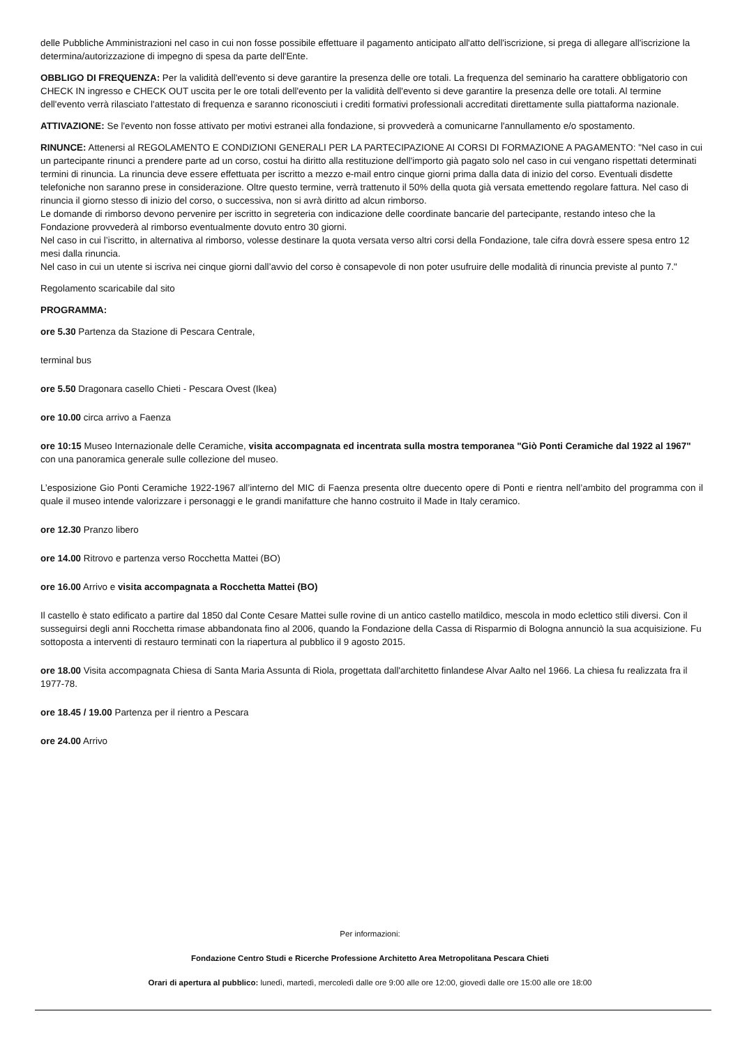delle Pubbliche Amministrazioni nel caso in cui non fosse possibile effettuare il pagamento anticipato all'atto dell'iscrizione, si prega di allegare all'iscrizione la determina/autorizzazione di impegno di spesa da parte dell'Ente.
OBBLIGO DI FREQUENZA: Per la validità dell'evento si deve garantire la presenza delle ore totali. La frequenza del seminario ha carattere obbligatorio con CHECK IN ingresso e CHECK OUT uscita per le ore totali dell'evento per la validità dell'evento si deve garantire la presenza delle ore totali. Al termine dell'evento verrà rilasciato l'attestato di frequenza e saranno riconosciuti i crediti formativi professionali accreditati direttamente sulla piattaforma nazionale.
ATTIVAZIONE: Se l'evento non fosse attivato per motivi estranei alla fondazione, si provvederà a comunicarne l'annullamento e/o spostamento.
RINUNCE: Attenersi al REGOLAMENTO E CONDIZIONI GENERALI PER LA PARTECIPAZIONE AI CORSI DI FORMAZIONE A PAGAMENTO: "Nel caso in cui un partecipante rinunci a prendere parte ad un corso, costui ha diritto alla restituzione dell'importo già pagato solo nel caso in cui vengano rispettati determinati termini di rinuncia. La rinuncia deve essere effettuata per iscritto a mezzo e-mail entro cinque giorni prima dalla data di inizio del corso. Eventuali disdette telefoniche non saranno prese in considerazione. Oltre questo termine, verrà trattenuto il 50% della quota già versata emettendo regolare fattura. Nel caso di rinuncia il giorno stesso di inizio del corso, o successiva, non si avrà diritto ad alcun rimborso.
Le domande di rimborso devono pervenire per iscritto in segreteria con indicazione delle coordinate bancarie del partecipante, restando inteso che la Fondazione provvederà al rimborso eventualmente dovuto entro 30 giorni.
Nel caso in cui l’iscritto, in alternativa al rimborso, volesse destinare la quota versata verso altri corsi della Fondazione, tale cifra dovrà essere spesa entro 12 mesi dalla rinuncia.
Nel caso in cui un utente si iscriva nei cinque giorni dall’avvio del corso è consapevole di non poter usufruire delle modalità di rinuncia previste al punto 7."
Regolamento scaricabile dal sito
PROGRAMMA:
ore 5.30 Partenza da Stazione di Pescara Centrale,
terminal bus
ore 5.50 Dragonara casello Chieti - Pescara Ovest (Ikea)
ore 10.00 circa arrivo a Faenza
ore 10:15 Museo Internazionale delle Ceramiche, visita accompagnata ed incentrata sulla mostra temporanea "Giò Ponti Ceramiche dal 1922 al 1967" con una panoramica generale sulle collezione del museo.
L’esposizione Gio Ponti Ceramiche 1922-1967 all’interno del MIC di Faenza presenta oltre duecento opere di Ponti e rientra nell’ambito del programma con il quale il museo intende valorizzare i personaggi e le grandi manifatture che hanno costruito il Made in Italy ceramico.
ore 12.30 Pranzo libero
ore 14.00 Ritrovo e partenza verso Rocchetta Mattei (BO)
ore 16.00 Arrivo e visita accompagnata a Rocchetta Mattei (BO)
Il castello è stato edificato a partire dal 1850 dal Conte Cesare Mattei sulle rovine di un antico castello matildico, mescola in modo eclettico stili diversi. Con il susseguirsi degli anni Rocchetta rimase abbandonata fino al 2006, quando la Fondazione della Cassa di Risparmio di Bologna annunciò la sua acquisizione. Fu sottoposta a interventi di restauro terminati con la riapertura al pubblico il 9 agosto 2015.
ore 18.00 Visita accompagnata Chiesa di Santa Maria Assunta di Riola, progettata dall'architetto finlandese Alvar Aalto nel 1966. La chiesa fu realizzata fra il 1977-78.
ore 18.45 / 19.00 Partenza per il rientro a Pescara
ore 24.00 Arrivo
Per informazioni:
Fondazione Centro Studi e Ricerche Professione Architetto Area Metropolitana Pescara Chieti
Orari di apertura al pubblico: lunedì, martedì, mercoledì dalle ore 9:00 alle ore 12:00, giovedì dalle ore 15:00 alle ore 18:00